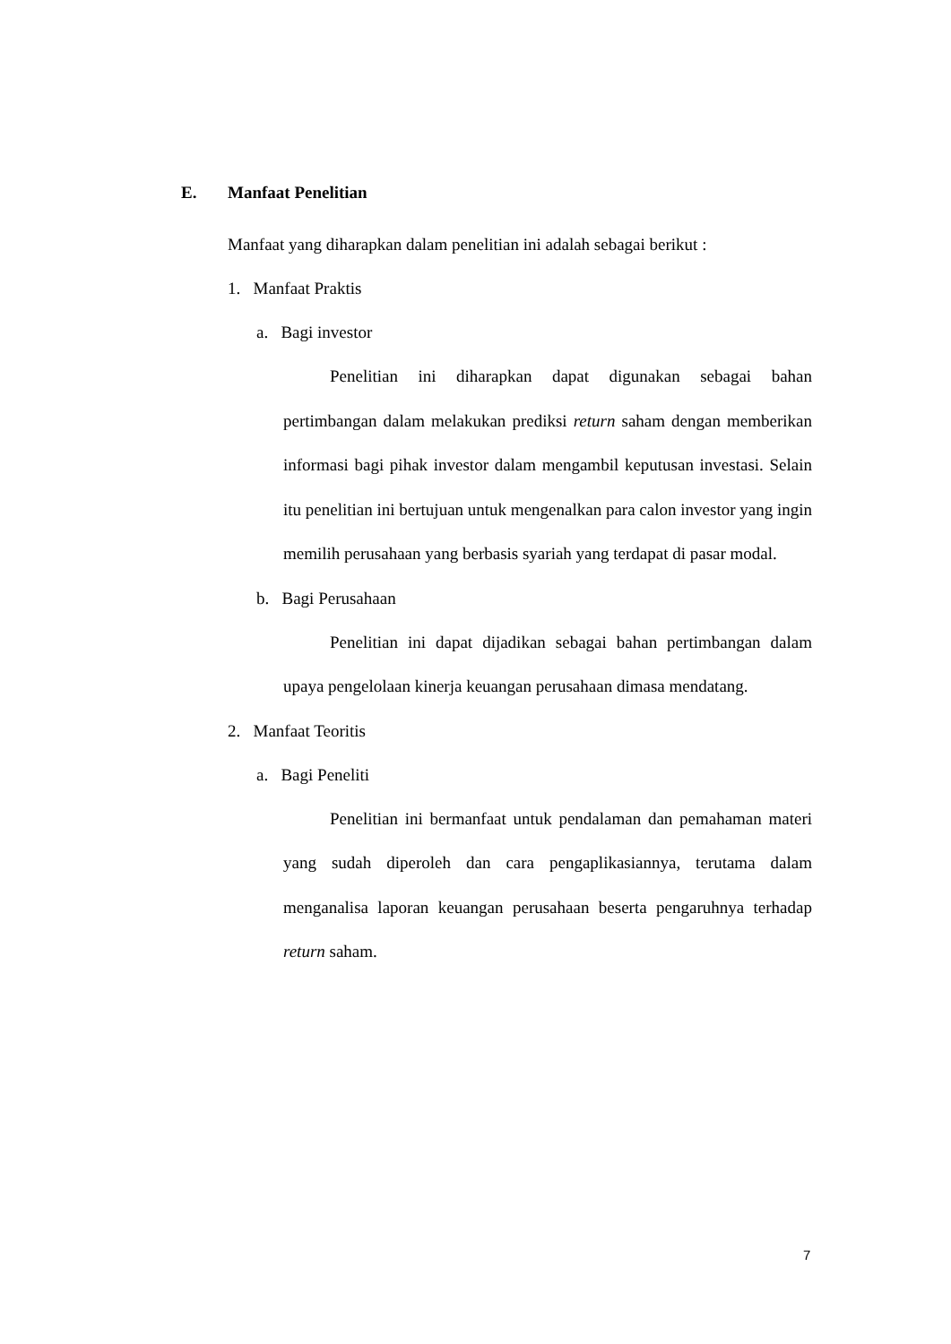E. Manfaat Penelitian
Manfaat yang diharapkan dalam penelitian ini adalah sebagai berikut :
1. Manfaat Praktis
a. Bagi investor
Penelitian ini diharapkan dapat digunakan sebagai bahan pertimbangan dalam melakukan prediksi return saham dengan memberikan informasi bagi pihak investor dalam mengambil keputusan investasi. Selain itu penelitian ini bertujuan untuk mengenalkan para calon investor yang ingin memilih perusahaan yang berbasis syariah yang terdapat di pasar modal.
b. Bagi Perusahaan
Penelitian ini dapat dijadikan sebagai bahan pertimbangan dalam upaya pengelolaan kinerja keuangan perusahaan dimasa mendatang.
2. Manfaat Teoritis
a. Bagi Peneliti
Penelitian ini bermanfaat untuk pendalaman dan pemahaman materi yang sudah diperoleh dan cara pengaplikasiannya, terutama dalam menganalisa laporan keuangan perusahaan beserta pengaruhnya terhadap return saham.
7